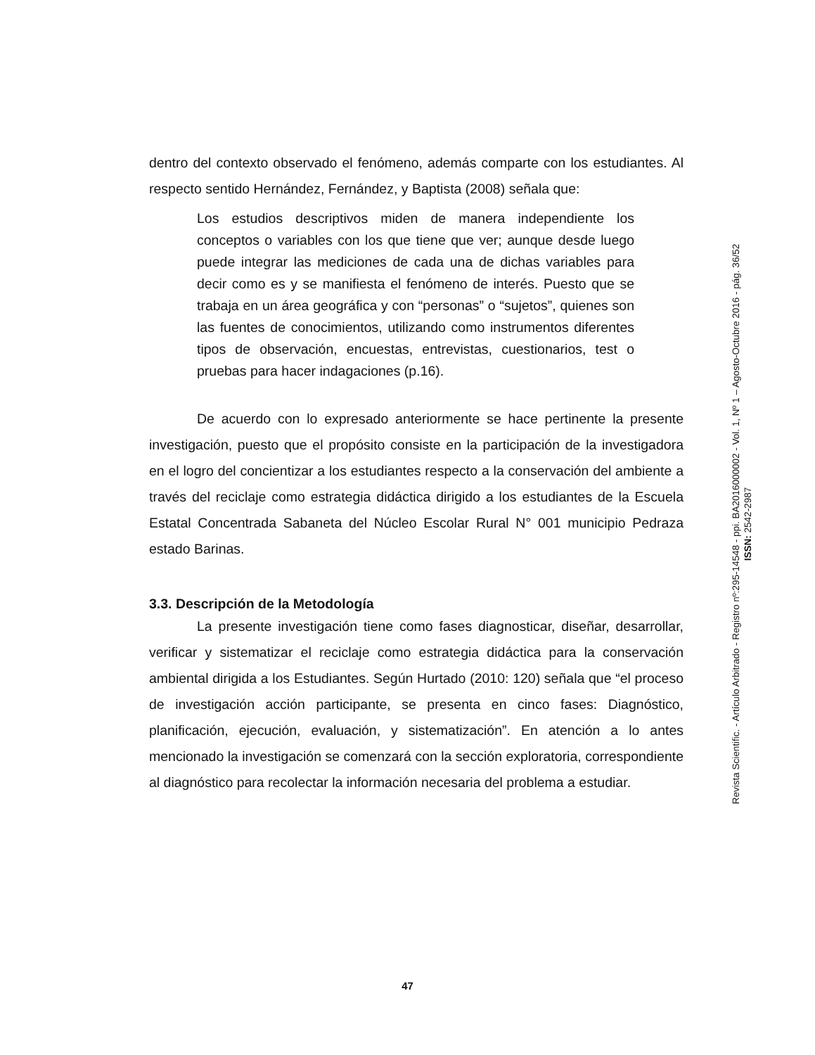dentro del contexto observado el fenómeno, además comparte con los estudiantes. Al respecto sentido Hernández, Fernández, y Baptista (2008) señala que:
Los estudios descriptivos miden de manera independiente los conceptos o variables con los que tiene que ver; aunque desde luego puede integrar las mediciones de cada una de dichas variables para decir como es y se manifiesta el fenómeno de interés. Puesto que se trabaja en un área geográfica y con “personas” o “sujetos”, quienes son las fuentes de conocimientos, utilizando como instrumentos diferentes tipos de observación, encuestas, entrevistas, cuestionarios, test o pruebas para hacer indagaciones (p.16).
De acuerdo con lo expresado anteriormente se hace pertinente la presente investigación, puesto que el propósito consiste en la participación de la investigadora en el logro del concientizar a los estudiantes respecto a la conservación del ambiente a través del reciclaje como estrategia didáctica dirigido a los estudiantes de la Escuela Estatal Concentrada Sabaneta del Núcleo Escolar Rural N° 001 municipio Pedraza estado Barinas.
3.3. Descripción de la Metodología
La presente investigación tiene como fases diagnosticar, diseñar, desarrollar, verificar y sistematizar el reciclaje como estrategia didáctica para la conservación ambiental dirigida a los Estudiantes. Según Hurtado (2010: 120) señala que “el proceso de investigación acción participante, se presenta en cinco fases: Diagnóstico, planificación, ejecución, evaluación, y sistematización”. En atención a lo antes mencionado la investigación se comenzará con la sección exploratoria, correspondiente al diagnóstico para recolectar la información necesaria del problema a estudiar.
Revista Scientific. - Artículo Arbitrado - Registro nº:295-14548 - ppi. BA2016000002 - Vol. 1, Nº 1 – Agosto-Octubre 2016 - pág. 36/52
ISSN: 2542-2987
47